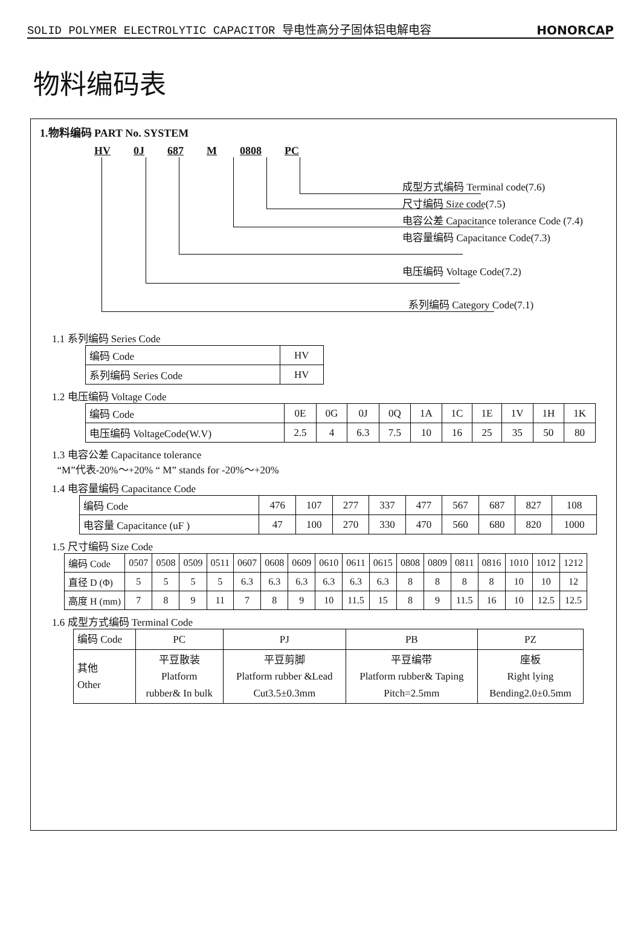SOLID POLYMER ELECTROLYTIC CAPACITOR 导电性高分子固体铝电解电容 HONORCAP
物料编码表
1.物料编码 PART No. SYSTEM
HV 0J 687 M 0808 PC
成型方式编码 Terminal code(7.6)
尺寸编码 Size code(7.5)
电容公差 Capacitance tolerance Code (7.4)
电容量编码 Capacitance Code(7.3)
电压编码 Voltage Code(7.2)
系列编码 Category Code(7.1)
1.1 系列编码 Series Code
| 编码 Code | HV |
| 系列编码 Series Code | HV |
1.2 电压编码 Voltage Code
| 编码 Code | 0E | 0G | 0J | 0Q | 1A | 1C | 1E | 1V | 1H | 1K |
| 电压编码 VoltageCode(W.V) | 2.5 | 4 | 6.3 | 7.5 | 10 | 16 | 25 | 35 | 50 | 80 |
1.3 电容公差 Capacitance tolerance
“M”代表-20%～+20% “ M” stands for -20%～+20%
1.4 电容量编码 Capacitance Code
| 编码 Code | 476 | 107 | 277 | 337 | 477 | 567 | 687 | 827 | 108 |
| 电容量 Capacitance (uF ) | 47 | 100 | 270 | 330 | 470 | 560 | 680 | 820 | 1000 |
1.5 尺寸编码 Size Code
| 编码 Code | 0507 | 0508 | 0509 | 0511 | 0607 | 0608 | 0609 | 0610 | 0611 | 0615 | 0808 | 0809 | 0811 | 0816 | 1010 | 1012 | 1212 |
| 直径 D (Φ) | 5 | 5 | 5 | 5 | 6.3 | 6.3 | 6.3 | 6.3 | 6.3 | 6.3 | 8 | 8 | 8 | 8 | 10 | 10 | 12 |
| 高度 H (mm) | 7 | 8 | 9 | 11 | 7 | 8 | 9 | 10 | 11.5 | 15 | 8 | 9 | 11.5 | 16 | 10 | 12.5 | 12.5 |
1.6 成型方式编码 Terminal Code
| 编码 Code | PC | PJ | PB | PZ |
| 其他 Other | 平豆散装 Platform rubber& In bulk | 平豆剪脚 Platform rubber &Lead Cut3.5±0.3mm | 平豆编带 Platform rubber& Taping Pitch=2.5mm | 座板 Right lying Bending2.0±0.5mm |